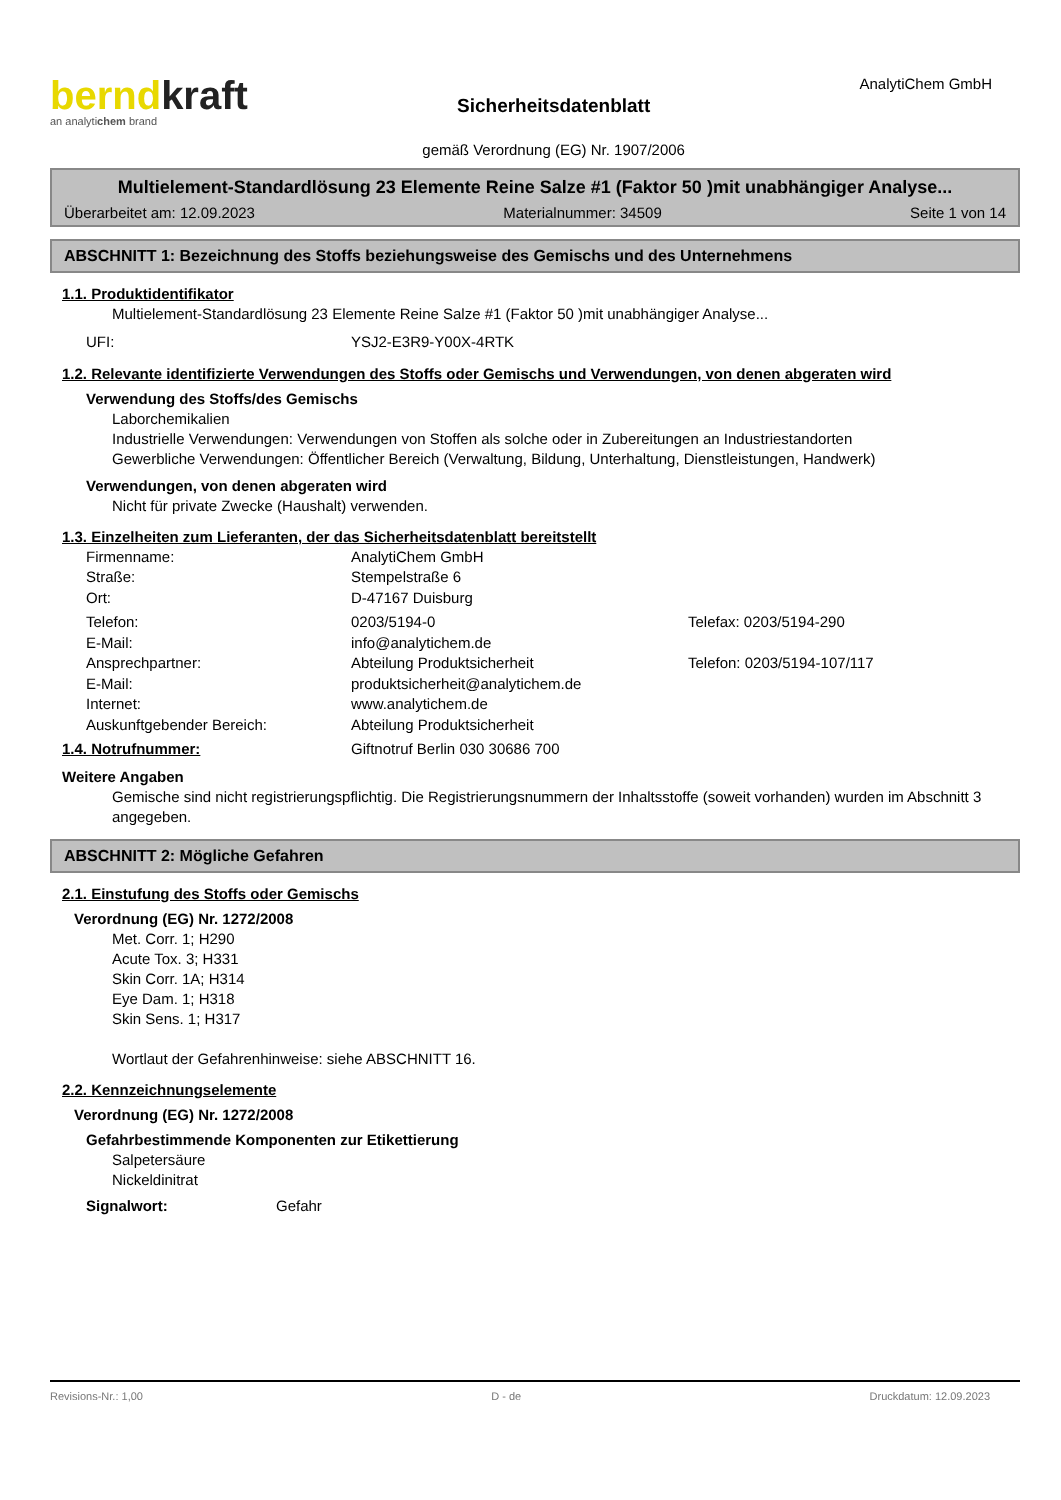berndkraft
an analytichem brand
Sicherheitsdatenblatt
gemäß Verordnung (EG) Nr. 1907/2006
AnalytiChem GmbH
Multielement-Standardlösung 23 Elemente Reine Salze #1 (Faktor 50 )mit unabhängiger Analyse...
Überarbeitet am: 12.09.2023 Materialnummer: 34509 Seite 1 von 14
ABSCHNITT 1: Bezeichnung des Stoffs beziehungsweise des Gemischs und des Unternehmens
1.1. Produktidentifikator
Multielement-Standardlösung 23 Elemente Reine Salze #1 (Faktor 50 )mit unabhängiger Analyse...
UFI: YSJ2-E3R9-Y00X-4RTK
1.2. Relevante identifizierte Verwendungen des Stoffs oder Gemischs und Verwendungen, von denen abgeraten wird
Verwendung des Stoffs/des Gemischs
Laborchemikalien
Industrielle Verwendungen: Verwendungen von Stoffen als solche oder in Zubereitungen an Industriestandorten
Gewerbliche Verwendungen: Öffentlicher Bereich (Verwaltung, Bildung, Unterhaltung, Dienstleistungen, Handwerk)
Verwendungen, von denen abgeraten wird
Nicht für private Zwecke (Haushalt) verwenden.
1.3. Einzelheiten zum Lieferanten, der das Sicherheitsdatenblatt bereitstellt
Firmenname: AnalytiChem GmbH
Straße: Stempelstraße 6
Ort: D-47167 Duisburg
Telefon: 0203/5194-0 Telefax: 0203/5194-290
E-Mail: info@analytichem.de
Ansprechpartner: Abteilung Produktsicherheit Telefon: 0203/5194-107/117
E-Mail: produktsicherheit@analytichem.de
Internet: www.analytichem.de
Auskunftgebender Bereich: Abteilung Produktsicherheit
1.4. Notrufnummer: Giftnotruf Berlin 030 30686 700
Weitere Angaben
Gemische sind nicht registrierungspflichtig. Die Registrierungsnummern der Inhaltsstoffe (soweit vorhanden) wurden im Abschnitt 3 angegeben.
ABSCHNITT 2: Mögliche Gefahren
2.1. Einstufung des Stoffs oder Gemischs
Verordnung (EG) Nr. 1272/2008
Met. Corr. 1; H290
Acute Tox. 3; H331
Skin Corr. 1A; H314
Eye Dam. 1; H318
Skin Sens. 1; H317
Wortlaut der Gefahrenhinweise: siehe ABSCHNITT 16.
2.2. Kennzeichnungselemente
Verordnung (EG) Nr. 1272/2008
Gefahrbestimmende Komponenten zur Etikettierung
Salpetersäure
Nickeldinitrat
Signalwort: Gefahr
Revisions-Nr.: 1,00 D - de Druckdatum: 12.09.2023